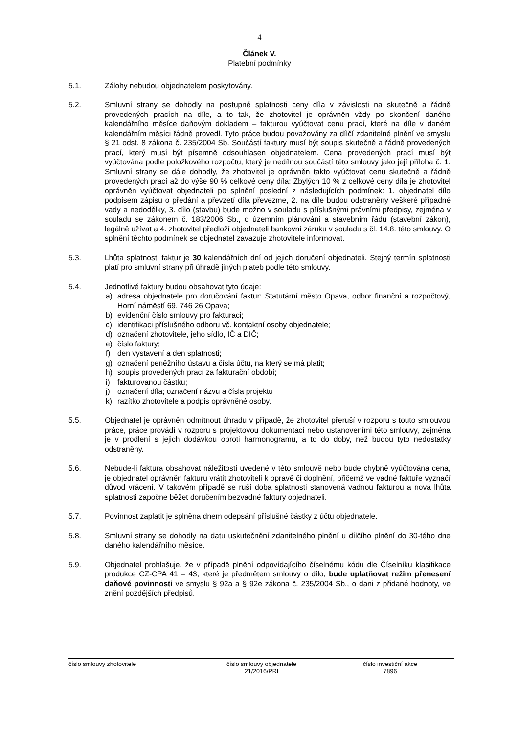4
Článek V.
Platební podmínky
5.1. Zálohy nebudou objednatelem poskytovány.
5.2. Smluvní strany se dohodly na postupné splatnosti ceny díla v závislosti na skutečně a řádně provedených pracích na díle, a to tak, že zhotovitel je oprávněn vždy po skončení daného kalendářního měsíce daňovým dokladem – fakturou vyúčtovat cenu prací, které na díle v daném kalendářním měsíci řádně provedl. Tyto práce budou považovány za dílčí zdanitelné plnění ve smyslu § 21 odst. 8 zákona č. 235/2004 Sb. Součástí faktury musí být soupis skutečně a řádně provedených prací, který musí být písemně odsouhlasen objednatelem. Cena provedených prací musí být vyúčtována podle položkového rozpočtu, který je nedílnou součástí této smlouvy jako její příloha č. 1. Smluvní strany se dále dohodly, že zhotovitel je oprávněn takto vyúčtovat cenu skutečně a řádně provedených prací až do výše 90 % celkové ceny díla; Zbylých 10 % z celkové ceny díla je zhotovitel oprávněn vyúčtovat objednateli po splnění poslední z následujících podmínek: 1. objednatel dílo podpisem zápisu o předání a převzetí díla převezme, 2. na díle budou odstraněny veškeré případné vady a nedodělky, 3. dílo (stavbu) bude možno v souladu s příslušnými právními předpisy, zejména v souladu se zákonem č. 183/2006 Sb., o územním plánování a stavebním řádu (stavební zákon), legálně užívat a 4. zhotovitel předloží objednateli bankovní záruku v souladu s čl. 14.8. této smlouvy. O splnění těchto podmínek se objednatel zavazuje zhotovitele informovat.
5.3. Lhůta splatnosti faktur je 30 kalendářních dní od jejich doručení objednateli. Stejný termín splatnosti platí pro smluvní strany při úhradě jiných plateb podle této smlouvy.
5.4. Jednotlivé faktury budou obsahovat tyto údaje:
a) adresa objednatele pro doručování faktur: Statutární město Opava, odbor finanční a rozpočtový, Horní náměstí 69, 746 26 Opava;
b) evidenční číslo smlouvy pro fakturaci;
c) identifikaci příslušného odboru vč. kontaktní osoby objednatele;
d) označení zhotovitele, jeho sídlo, IČ a DIČ;
e) číslo faktury;
f) den vystavení a den splatnosti;
g) označení peněžního ústavu a čísla účtu, na který se má platit;
h) soupis provedených prací za fakturační období;
i) fakturovanou částku;
j) označení díla; označení názvu a čísla projektu
k) razítko zhotovitele a podpis oprávněné osoby.
5.5. Objednatel je oprávněn odmítnout úhradu v případě, že zhotovitel přeruší v rozporu s touto smlouvou práce, práce provádí v rozporu s projektovou dokumentací nebo ustanoveními této smlouvy, zejména je v prodlení s jejich dodávkou oproti harmonogramu, a to do doby, než budou tyto nedostatky odstraněny.
5.6. Nebude-li faktura obsahovat náležitosti uvedené v této smlouvě nebo bude chybně vyúčtována cena, je objednatel oprávněn fakturu vrátit zhotoviteli k opravě či doplnění, přičemž ve vadné faktuře vyznačí důvod vrácení. V takovém případě se ruší doba splatnosti stanovená vadnou fakturou a nová lhůta splatnosti započne běžet doručením bezvadné faktury objednateli.
5.7. Povinnost zaplatit je splněna dnem odepsání příslušné částky z účtu objednatele.
5.8. Smluvní strany se dohodly na datu uskutečnění zdanitelného plnění u dílčího plnění do 30-tého dne daného kalendářního měsíce.
5.9. Objednatel prohlašuje, že v případě plnění odpovídajícího číselnému kódu dle Číselníku klasifikace produkce CZ-CPA 41 – 43, které je předmětem smlouvy o dílo, bude uplatňovat režim přenesení daňové povinnosti ve smyslu § 92a a § 92e zákona č. 235/2004 Sb., o dani z přidané hodnoty, ve znění pozdějších předpisů.
číslo smlouvy zhotovitele číslo smlouvy objednatele
21/2016/PRI
číslo investiční akce
7896